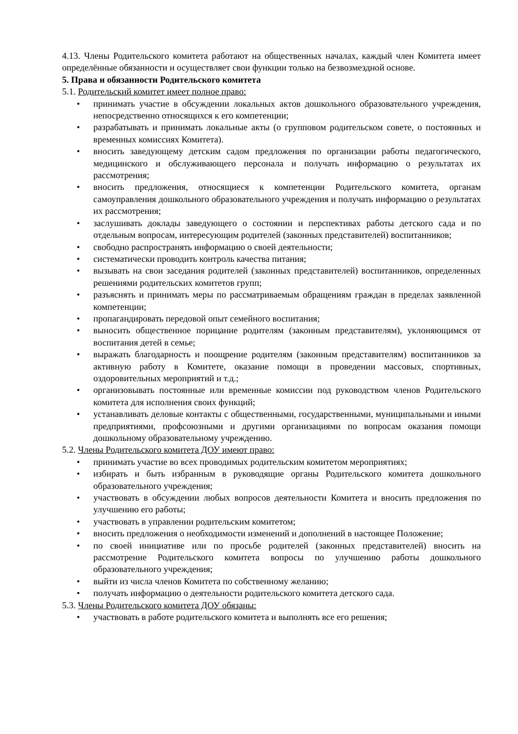4.13. Члены Родительского комитета работают на общественных началах, каждый член Комитета имеет определённые обязанности и осуществляет свои функции только на безвозмездной основе.
5. Права и обязанности Родительского комитета
5.1. Родительский комитет имеет полное право:
• принимать участие в обсуждении локальных актов дошкольного образовательного учреждения, непосредственно относящихся к его компетенции;
• разрабатывать и принимать локальные акты (о групповом родительском совете, о постоянных и временных комиссиях Комитета).
• вносить заведующему детским садом предложения по организации работы педагогического, медицинского и обслуживающего персонала и получать информацию о результатах их рассмотрения;
• вносить предложения, относящиеся к компетенции Родительского комитета, органам самоуправления дошкольного образовательного учреждения и получать информацию о результатах их рассмотрения;
• заслушивать доклады заведующего о состоянии и перспективах работы детского сада и по отдельным вопросам, интересующим родителей (законных представителей) воспитанников;
• свободно распространять информацию о своей деятельности;
• систематически проводить контроль качества питания;
• вызывать на свои заседания родителей (законных представителей) воспитанников, определенных решениями родительских комитетов групп;
• разъяснять и принимать меры по рассматриваемым обращениям граждан в пределах заявленной компетенции;
• пропагандировать передовой опыт семейного воспитания;
• выносить общественное порицание родителям (законным представителям), уклоняющимся от воспитания детей в семье;
• выражать благодарность и поощрение родителям (законным представителям) воспитанников за активную работу в Комитете, оказание помощи в проведении массовых, спортивных, оздоровительных мероприятий и т.д.;
• организовывать постоянные или временные комиссии под руководством членов Родительского комитета для исполнения своих функций;
• устанавливать деловые контакты с общественными, государственными, муниципальными и иными предприятиями, профсоюзными и другими организациями по вопросам оказания помощи дошкольному образовательному учреждению.
5.2. Члены Родительского комитета ДОУ имеют право:
• принимать участие во всех проводимых родительским комитетом мероприятиях;
• избирать и быть избранным в руководящие органы Родительского комитета дошкольного образовательного учреждения;
• участвовать в обсуждении любых вопросов деятельности Комитета и вносить предложения по улучшению его работы;
• участвовать в управлении родительским комитетом;
• вносить предложения о необходимости изменений и дополнений в настоящее Положение;
• по своей инициативе или по просьбе родителей (законных представителей) вносить на рассмотрение Родительского комитета вопросы по улучшению работы дошкольного образовательного учреждения;
• выйти из числа членов Комитета по собственному желанию;
• получать информацию о деятельности родительского комитета детского сада.
5.3. Члены Родительского комитета ДОУ обязаны:
• участвовать в работе родительского комитета и выполнять все его решения;